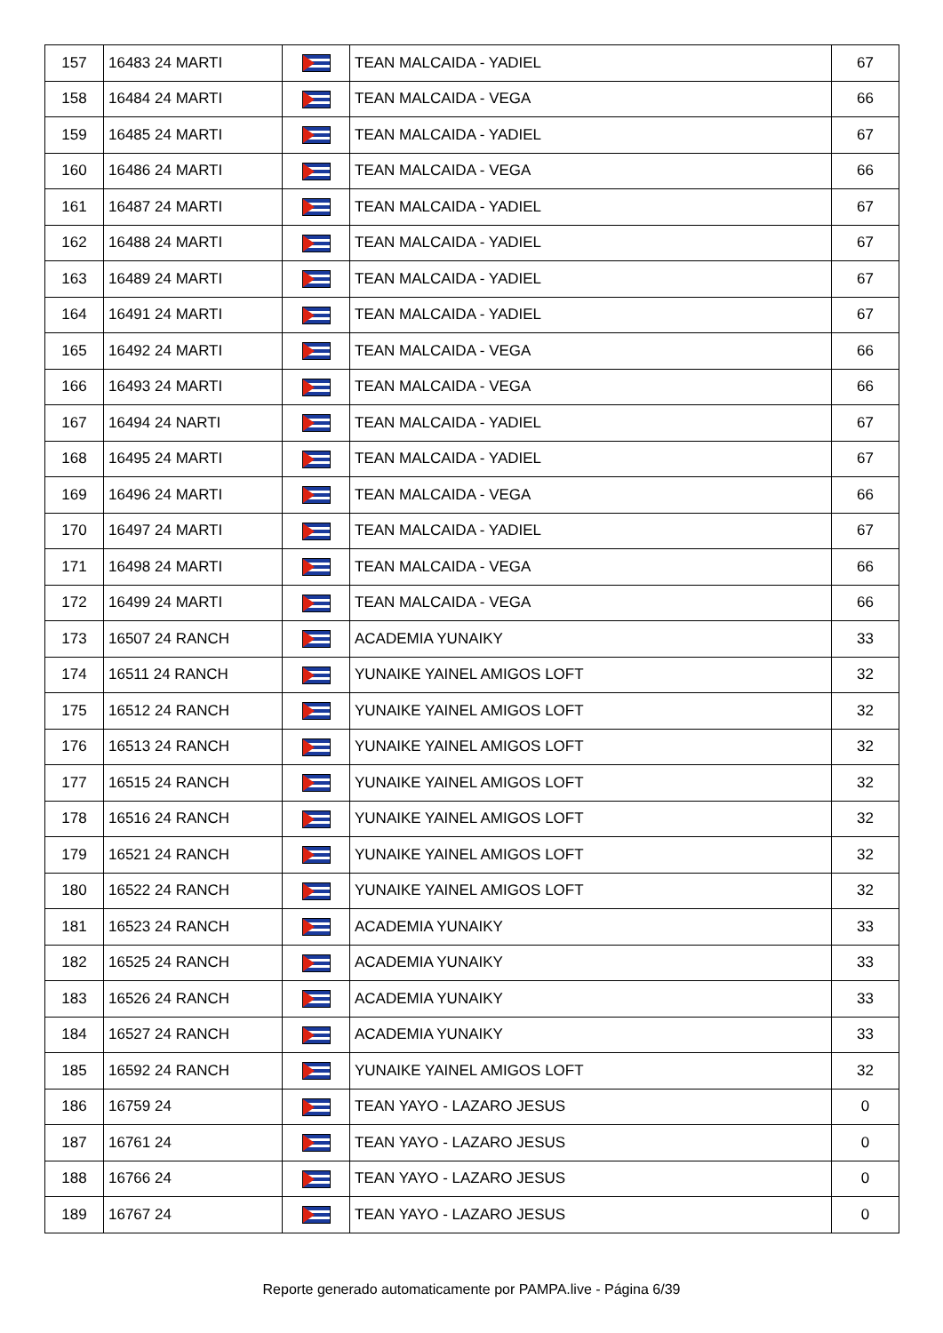| 157 | 16483 24 MARTI | | TEAN MALCAIDA - YADIEL | 67 |
| 158 | 16484 24 MARTI | | TEAN MALCAIDA - VEGA | 66 |
| 159 | 16485 24 MARTI | | TEAN MALCAIDA - YADIEL | 67 |
| 160 | 16486 24 MARTI | | TEAN MALCAIDA - VEGA | 66 |
| 161 | 16487 24 MARTI | | TEAN MALCAIDA - YADIEL | 67 |
| 162 | 16488 24 MARTI | | TEAN MALCAIDA - YADIEL | 67 |
| 163 | 16489 24 MARTI | | TEAN MALCAIDA - YADIEL | 67 |
| 164 | 16491 24 MARTI | | TEAN MALCAIDA - YADIEL | 67 |
| 165 | 16492 24 MARTI | | TEAN MALCAIDA - VEGA | 66 |
| 166 | 16493 24 MARTI | | TEAN MALCAIDA - VEGA | 66 |
| 167 | 16494 24 NARTI | | TEAN MALCAIDA - YADIEL | 67 |
| 168 | 16495 24 MARTI | | TEAN MALCAIDA - YADIEL | 67 |
| 169 | 16496 24 MARTI | | TEAN MALCAIDA - VEGA | 66 |
| 170 | 16497 24 MARTI | | TEAN MALCAIDA - YADIEL | 67 |
| 171 | 16498 24 MARTI | | TEAN MALCAIDA - VEGA | 66 |
| 172 | 16499 24 MARTI | | TEAN MALCAIDA - VEGA | 66 |
| 173 | 16507 24 RANCH | | ACADEMIA YUNAIKY | 33 |
| 174 | 16511 24 RANCH | | YUNAIKE YAINEL AMIGOS LOFT | 32 |
| 175 | 16512 24 RANCH | | YUNAIKE YAINEL AMIGOS LOFT | 32 |
| 176 | 16513 24 RANCH | | YUNAIKE YAINEL AMIGOS LOFT | 32 |
| 177 | 16515 24 RANCH | | YUNAIKE YAINEL AMIGOS LOFT | 32 |
| 178 | 16516 24 RANCH | | YUNAIKE YAINEL AMIGOS LOFT | 32 |
| 179 | 16521 24 RANCH | | YUNAIKE YAINEL AMIGOS LOFT | 32 |
| 180 | 16522 24 RANCH | | YUNAIKE YAINEL AMIGOS LOFT | 32 |
| 181 | 16523 24 RANCH | | ACADEMIA YUNAIKY | 33 |
| 182 | 16525 24 RANCH | | ACADEMIA YUNAIKY | 33 |
| 183 | 16526 24 RANCH | | ACADEMIA YUNAIKY | 33 |
| 184 | 16527 24 RANCH | | ACADEMIA YUNAIKY | 33 |
| 185 | 16592 24 RANCH | | YUNAIKE YAINEL AMIGOS LOFT | 32 |
| 186 | 16759 24 | | TEAN YAYO - LAZARO JESUS | 0 |
| 187 | 16761 24 | | TEAN YAYO - LAZARO JESUS | 0 |
| 188 | 16766 24 | | TEAN YAYO - LAZARO JESUS | 0 |
| 189 | 16767 24 | | TEAN YAYO - LAZARO JESUS | 0 |
Reporte generado automaticamente por PAMPA.live - Página 6/39